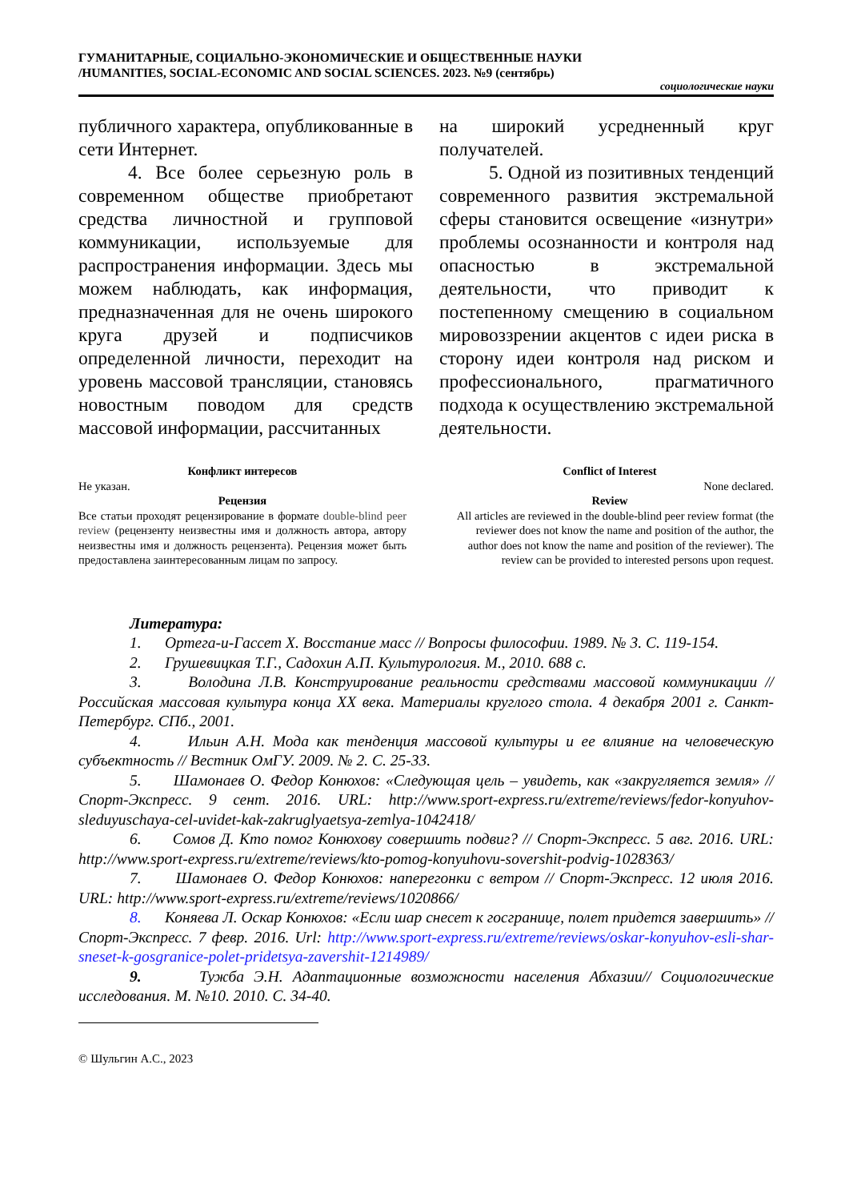ГУМАНИТАРНЫЕ, СОЦИАЛЬНО-ЭКОНОМИЧЕСКИЕ И ОБЩЕСТВЕННЫЕ НАУКИ
/HUMANITIES, SOCIAL-ECONOMIC AND SOCIAL SCIENCES. 2023. №9 (сентябрь)
социологические науки
публичного характера, опубликованные в сети Интернет.
4. Все более серьезную роль в современном обществе приобретают средства личностной и групповой коммуникации, используемые для распространения информации. Здесь мы можем наблюдать, как информация, предназначенная для не очень широкого круга друзей и подписчиков определенной личности, переходит на уровень массовой трансляции, становясь новостным поводом для средств массовой информации, рассчитанных
на широкий усредненный круг получателей.
5. Одной из позитивных тенденций современного развития экстремальной сферы становится освещение «изнутри» проблемы осознанности и контроля над опасностью в экстремальной деятельности, что приводит к постепенному смещению в социальном мировоззрении акцентов с идеи риска в сторону идеи контроля над риском и профессионального, прагматичного подхода к осуществлению экстремальной деятельности.
Конфликт интересов
Не указан.
Рецензия
Все статьи проходят рецензирование в формате double-blind peer review (рецензенту неизвестны имя и должность автора, автору неизвестны имя и должность рецензента). Рецензия может быть предоставлена заинтересованным лицам по запросу.
Conflict of Interest
None declared.
Review
All articles are reviewed in the double-blind peer review format (the reviewer does not know the name and position of the author, the author does not know the name and position of the reviewer). The review can be provided to interested persons upon request.
Литература:
1. Ортега-и-Гассет Х. Восстание масс // Вопросы философии. 1989. № 3. С. 119-154.
2. Грушевицкая Т.Г., Садохин А.П. Культурология. М., 2010. 688 с.
3. Володина Л.В. Конструирование реальности средствами массовой коммуникации // Российская массовая культура конца XX века. Материалы круглого стола. 4 декабря 2001 г. Санкт-Петербург. СПб., 2001.
4. Ильин А.Н. Мода как тенденция массовой культуры и ее влияние на человеческую субъектность // Вестник ОмГУ. 2009. № 2. С. 25-33.
5. Шамонаев О. Федор Конюхов: «Следующая цель – увидеть, как «закругляется земля» // Спорт-Экспресс. 9 сент. 2016. URL: http://www.sport-express.ru/extreme/reviews/fedor-konyuhov-sleduyuschaya-cel-uvidet-kak-zakruglyaetsya-zemlya-1042418/
6. Сомов Д. Кто помог Конюхову совершить подвиг? // Спорт-Экспресс. 5 авг. 2016. URL: http://www.sport-express.ru/extreme/reviews/kto-pomog-konyuhovu-sovershit-podvig-1028363/
7. Шамонаев О. Федор Конюхов: наперегонки с ветром // Спорт-Экспресс. 12 июля 2016. URL: http://www.sport-express.ru/extreme/reviews/1020866/
8. Коняева Л. Оскар Конюхов: «Если шар снесет к госгранице, полет придется завершить» // Спорт-Экспресс. 7 февр. 2016. Url: http://www.sport-express.ru/extreme/reviews/oskar-konyuhov-esli-shar-sneset-k-gosgranice-polet-pridetsya-zavershit-1214989/
9. Тужба Э.Н. Адаптационные возможности населения Абхазии// Социологические исследования. М. №10. 2010. С. 34-40.
© Шульгин А.С., 2023